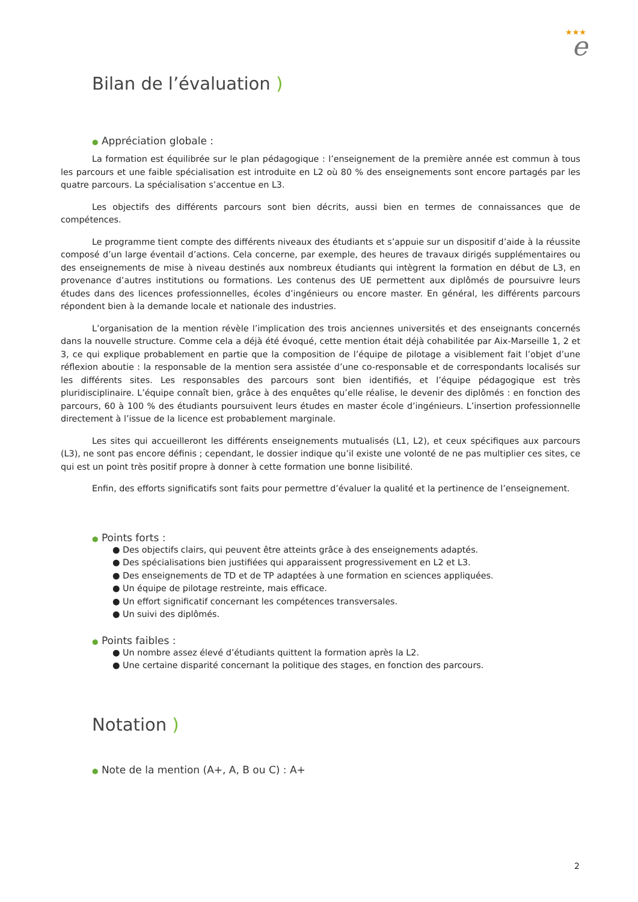★★★
e
Bilan de l’évaluation )
● Appréciation globale :
La formation est équilibrée sur le plan pédagogique : l’enseignement de la première année est commun à tous les parcours et une faible spécialisation est introduite en L2 où 80 % des enseignements sont encore partagés par les quatre parcours. La spécialisation s’accentue en L3.
Les objectifs des différents parcours sont bien décrits, aussi bien en termes de connaissances que de compétences.
Le programme tient compte des différents niveaux des étudiants et s’appuie sur un dispositif d’aide à la réussite composé d’un large éventail d’actions. Cela concerne, par exemple, des heures de travaux dirigés supplémentaires ou des enseignements de mise à niveau destinés aux nombreux étudiants qui intègrent la formation en début de L3, en provenance d’autres institutions ou formations. Les contenus des UE permettent aux diplômés de poursuivre leurs études dans des licences professionnelles, écoles d’ingénieurs ou encore master. En général, les différents parcours répondent bien à la demande locale et nationale des industries.
L’organisation de la mention révèle l’implication des trois anciennes universités et des enseignants concernés dans la nouvelle structure. Comme cela a déjà été évoqué, cette mention était déjà cohabilitée par Aix-Marseille 1, 2 et 3, ce qui explique probablement en partie que la composition de l’équipe de pilotage a visiblement fait l’objet d’une réflexion aboutie : la responsable de la mention sera assistée d’une co-responsable et de correspondants localisés sur les différents sites. Les responsables des parcours sont bien identifiés, et l’équipe pédagogique est très pluridisciplinaire. L’équipe connaît bien, grâce à des enquêtes qu’elle réalise, le devenir des diplômés : en fonction des parcours, 60 à 100 % des étudiants poursuivent leurs études en master école d’ingénieurs. L’insertion professionnelle directement à l’issue de la licence est probablement marginale.
Les sites qui accueilleront les différents enseignements mutualisés (L1, L2), et ceux spécifiques aux parcours (L3), ne sont pas encore définis ; cependant, le dossier indique qu’il existe une volonté de ne pas multiplier ces sites, ce qui est un point très positif propre à donner à cette formation une bonne lisibilité.
Enfin, des efforts significatifs sont faits pour permettre d’évaluer la qualité et la pertinence de l’enseignement.
● Points forts :
● Des objectifs clairs, qui peuvent être atteints grâce à des enseignements adaptés.
● Des spécialisations bien justifiées qui apparaissent progressivement en L2 et L3.
● Des enseignements de TD et de TP adaptées à une formation en sciences appliquées.
● Un équipe de pilotage restreinte, mais efficace.
● Un effort significatif concernant les compétences transversales.
● Un suivi des diplômés.
● Points faibles :
● Un nombre assez élevé d’étudiants quittent la formation après la L2.
● Une certaine disparité concernant la politique des stages, en fonction des parcours.
Notation )
● Note de la mention (A+, A, B ou C) : A+
2